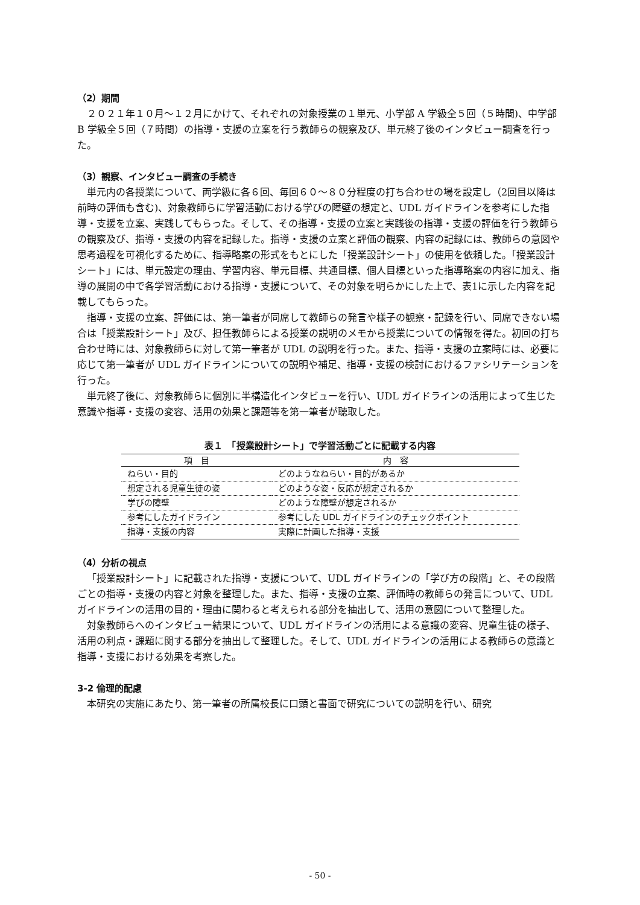（2）期間
２０２１年１０月〜１２月にかけて、それぞれの対象授業の１単元、小学部 A 学級全５回（５時間)、中学部 B 学級全５回（７時間）の指導・支援の立案を行う教師らの観察及び、単元終了後のインタビュー調査を行った。
（3）観察、インタビュー調査の手続き
単元内の各授業について、両学級に各６回、毎回６０〜８０分程度の打ち合わせの場を設定し（2回目以降は前時の評価も含む)、対象教師らに学習活動における学びの障壁の想定と、UDL ガイドラインを参考にした指導・支援を立案、実践してもらった。そして、その指導・支援の立案と実践後の指導・支援の評価を行う教師らの観察及び、指導・支援の内容を記録した。指導・支援の立案と評価の観察、内容の記録には、教師らの意図や思考過程を可視化するために、指導略案の形式をもとにした「授業設計シート」の使用を依頼した。「授業設計シート」には、単元設定の理由、学習内容、単元目標、共通目標、個人目標といった指導略案の内容に加え、指導の展開の中で各学習活動における指導・支援について、その対象を明らかにした上で、表1に示した内容を記載してもらった。
指導・支援の立案、評価には、第一筆者が同席して教師らの発言や様子の観察・記録を行い、同席できない場合は「授業設計シート」及び、担任教師らによる授業の説明のメモから授業についての情報を得た。初回の打ち合わせ時には、対象教師らに対して第一筆者が UDL の説明を行った。また、指導・支援の立案時には、必要に応じて第一筆者が UDL ガイドラインについての説明や補足、指導・支援の検討におけるファシリテーションを行った。
単元終了後に、対象教師らに個別に半構造化インタビューを行い、UDL ガイドラインの活用によって生じた意識や指導・支援の変容、活用の効果と課題等を第一筆者が聴取した。
表１　「授業設計シート」で学習活動ごとに記載する内容
| 項 目 | 内 容 |
| --- | --- |
| ねらい・目的 | どのようなねらい・目的があるか |
| 想定される児童生徒の姿 | どのような姿・反応が想定されるか |
| 学びの障壁 | どのような障壁が想定されるか |
| 参考にしたガイドライン | 参考にした UDL ガイドラインのチェックポイント |
| 指導・支援の内容 | 実際に計画した指導・支援 |
（4）分析の視点
「授業設計シート」に記載された指導・支援について、UDL ガイドラインの「学び方の段階」と、その段階ごとの指導・支援の内容と対象を整理した。また、指導・支援の立案、評価時の教師らの発言について、UDL ガイドラインの活用の目的・理由に関わると考えられる部分を抽出して、活用の意図について整理した。
対象教師らへのインタビュー結果について、UDL ガイドラインの活用による意識の変容、児童生徒の様子、活用の利点・課題に関する部分を抽出して整理した。そして、UDL ガイドラインの活用による教師らの意識と指導・支援における効果を考察した。
3-2 倫理的配慮
本研究の実施にあたり、第一筆者の所属校長に口頭と書面で研究についての説明を行い、研究
- 50 -